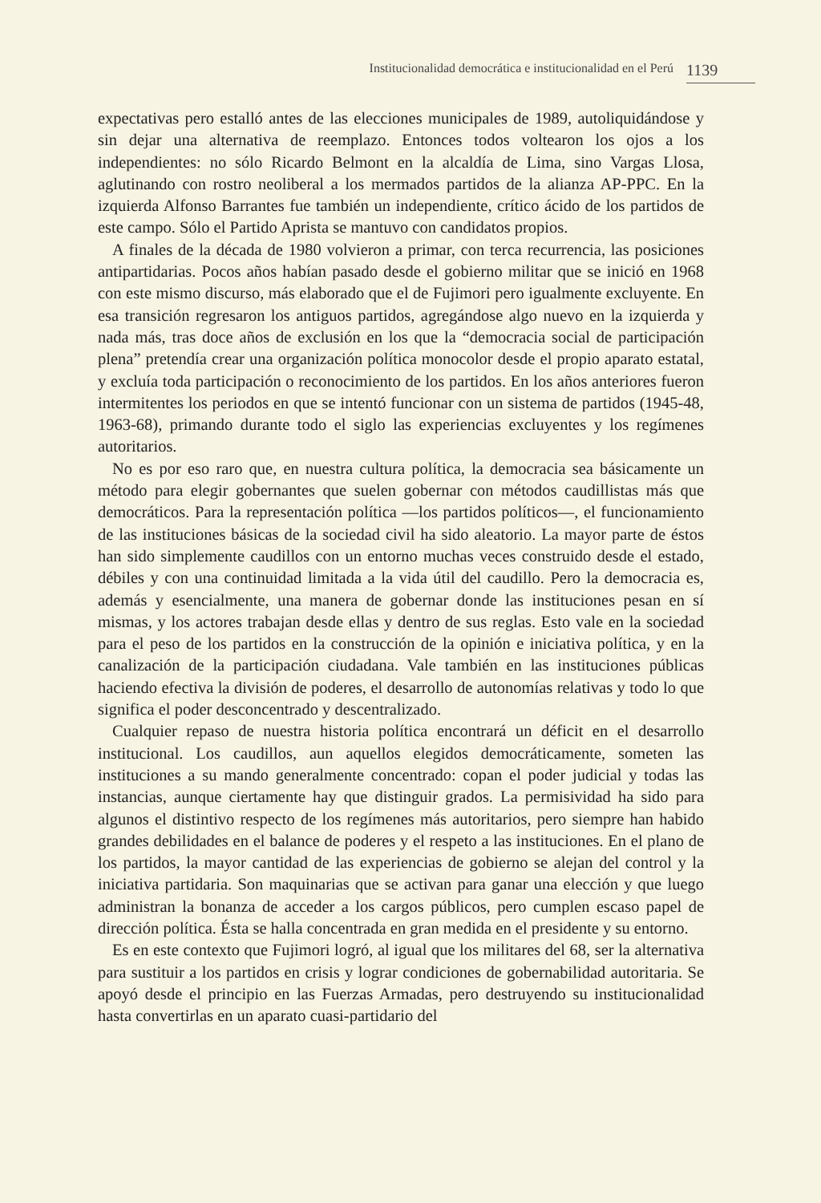Institucionalidad democrática e institucionalidad en el Perú 1139
expectativas pero estalló antes de las elecciones municipales de 1989, autoliquidándose y sin dejar una alternativa de reemplazo. Entonces todos voltearon los ojos a los independientes: no sólo Ricardo Belmont en la alcaldía de Lima, sino Vargas Llosa, aglutinando con rostro neoliberal a los mermados partidos de la alianza AP-PPC. En la izquierda Alfonso Barrantes fue también un independiente, crítico ácido de los partidos de este campo. Sólo el Partido Aprista se mantuvo con candidatos propios.
A finales de la década de 1980 volvieron a primar, con terca recurrencia, las posiciones antipartidarias. Pocos años habían pasado desde el gobierno militar que se inició en 1968 con este mismo discurso, más elaborado que el de Fujimori pero igualmente excluyente. En esa transición regresaron los antiguos partidos, agregándose algo nuevo en la izquierda y nada más, tras doce años de exclusión en los que la “democracia social de participación plena” pretendía crear una organización política monocolor desde el propio aparato estatal, y excluía toda participación o reconocimiento de los partidos. En los años anteriores fueron intermitentes los periodos en que se intentó funcionar con un sistema de partidos (1945-48, 1963-68), primando durante todo el siglo las experiencias excluyentes y los regímenes autoritarios.
No es por eso raro que, en nuestra cultura política, la democracia sea básicamente un método para elegir gobernantes que suelen gobernar con métodos caudillistas más que democráticos. Para la representación política —los partidos políticos—, el funcionamiento de las instituciones básicas de la sociedad civil ha sido aleatorio. La mayor parte de éstos han sido simplemente caudillos con un entorno muchas veces construido desde el estado, débiles y con una continuidad limitada a la vida útil del caudillo. Pero la democracia es, además y esencialmente, una manera de gobernar donde las instituciones pesan en sí mismas, y los actores trabajan desde ellas y dentro de sus reglas. Esto vale en la sociedad para el peso de los partidos en la construcción de la opinión e iniciativa política, y en la canalización de la participación ciudadana. Vale también en las instituciones públicas haciendo efectiva la división de poderes, el desarrollo de autonomías relativas y todo lo que significa el poder desconcentrado y descentralizado.
Cualquier repaso de nuestra historia política encontrará un déficit en el desarrollo institucional. Los caudillos, aun aquellos elegidos democráticamente, someten las instituciones a su mando generalmente concentrado: copan el poder judicial y todas las instancias, aunque ciertamente hay que distinguir grados. La permisividad ha sido para algunos el distintivo respecto de los regímenes más autoritarios, pero siempre han habido grandes debilidades en el balance de poderes y el respeto a las instituciones. En el plano de los partidos, la mayor cantidad de las experiencias de gobierno se alejan del control y la iniciativa partidaria. Son maquinarias que se activan para ganar una elección y que luego administran la bonanza de acceder a los cargos públicos, pero cumplen escaso papel de dirección política. Ésta se halla concentrada en gran medida en el presidente y su entorno.
Es en este contexto que Fujimori logró, al igual que los militares del 68, ser la alternativa para sustituir a los partidos en crisis y lograr condiciones de gobernabilidad autoritaria. Se apoyó desde el principio en las Fuerzas Armadas, pero destruyendo su institucionalidad hasta convertirlas en un aparato cuasi-partidario del